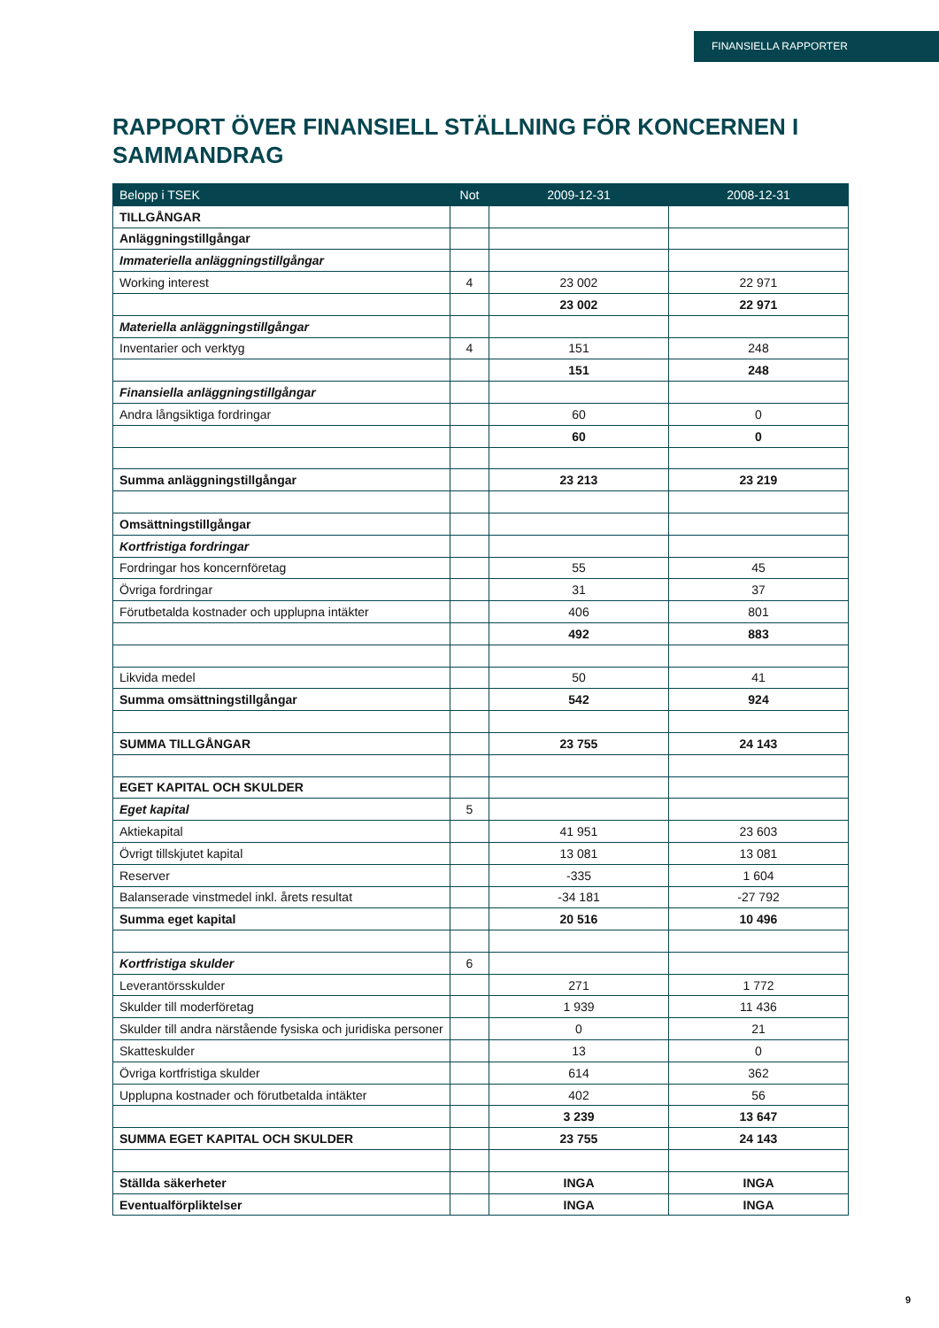FINANSIELLA RAPPORTER
RAPPORT ÖVER FINANSIELL STÄLLNING FÖR KONCERNEN I SAMMANDRAG
| Belopp i TSEK | Not | 2009-12-31 | 2008-12-31 |
| --- | --- | --- | --- |
| TILLGÅNGAR | | | |
| Anläggningstillgångar | | | |
| Immateriella anläggningstillgångar | | | |
| Working interest | 4 | 23 002 | 22 971 |
| | | 23 002 | 22 971 |
| Materiella anläggningstillgångar | | | |
| Inventarier och verktyg | 4 | 151 | 248 |
| | | 151 | 248 |
| Finansiella anläggningstillgångar | | | |
| Andra långsiktiga fordringar | | 60 | 0 |
| | | 60 | 0 |
| Summa anläggningstillgångar | | 23 213 | 23 219 |
| Omsättningstillgångar | | | |
| Kortfristiga fordringar | | | |
| Fordringar hos koncernföretag | | 55 | 45 |
| Övriga fordringar | | 31 | 37 |
| Förutbetalda kostnader och upplupna intäkter | | 406 | 801 |
| | | 492 | 883 |
| Likvida medel | | 50 | 41 |
| Summa omsättningstillgångar | | 542 | 924 |
| SUMMA TILLGÅNGAR | | 23 755 | 24 143 |
| EGET KAPITAL OCH SKULDER | | | |
| Eget kapital | 5 | | |
| Aktiekapital | | 41 951 | 23 603 |
| Övrigt tillskjutet kapital | | 13 081 | 13 081 |
| Reserver | | -335 | 1 604 |
| Balanserade vinstmedel inkl. årets resultat | | -34 181 | -27 792 |
| Summa eget kapital | | 20 516 | 10 496 |
| Kortfristiga skulder | 6 | | |
| Leverantörsskulder | | 271 | 1 772 |
| Skulder till moderföretag | | 1 939 | 11 436 |
| Skulder till andra närstående fysiska och juridiska personer | | 0 | 21 |
| Skatteskulder | | 13 | 0 |
| Övriga kortfristiga skulder | | 614 | 362 |
| Upplupna kostnader och förutbetalda intäkter | | 402 | 56 |
| | | 3 239 | 13 647 |
| SUMMA EGET KAPITAL OCH SKULDER | | 23 755 | 24 143 |
| Ställda säkerheter | | INGA | INGA |
| Eventualförpliktelser | | INGA | INGA |
9